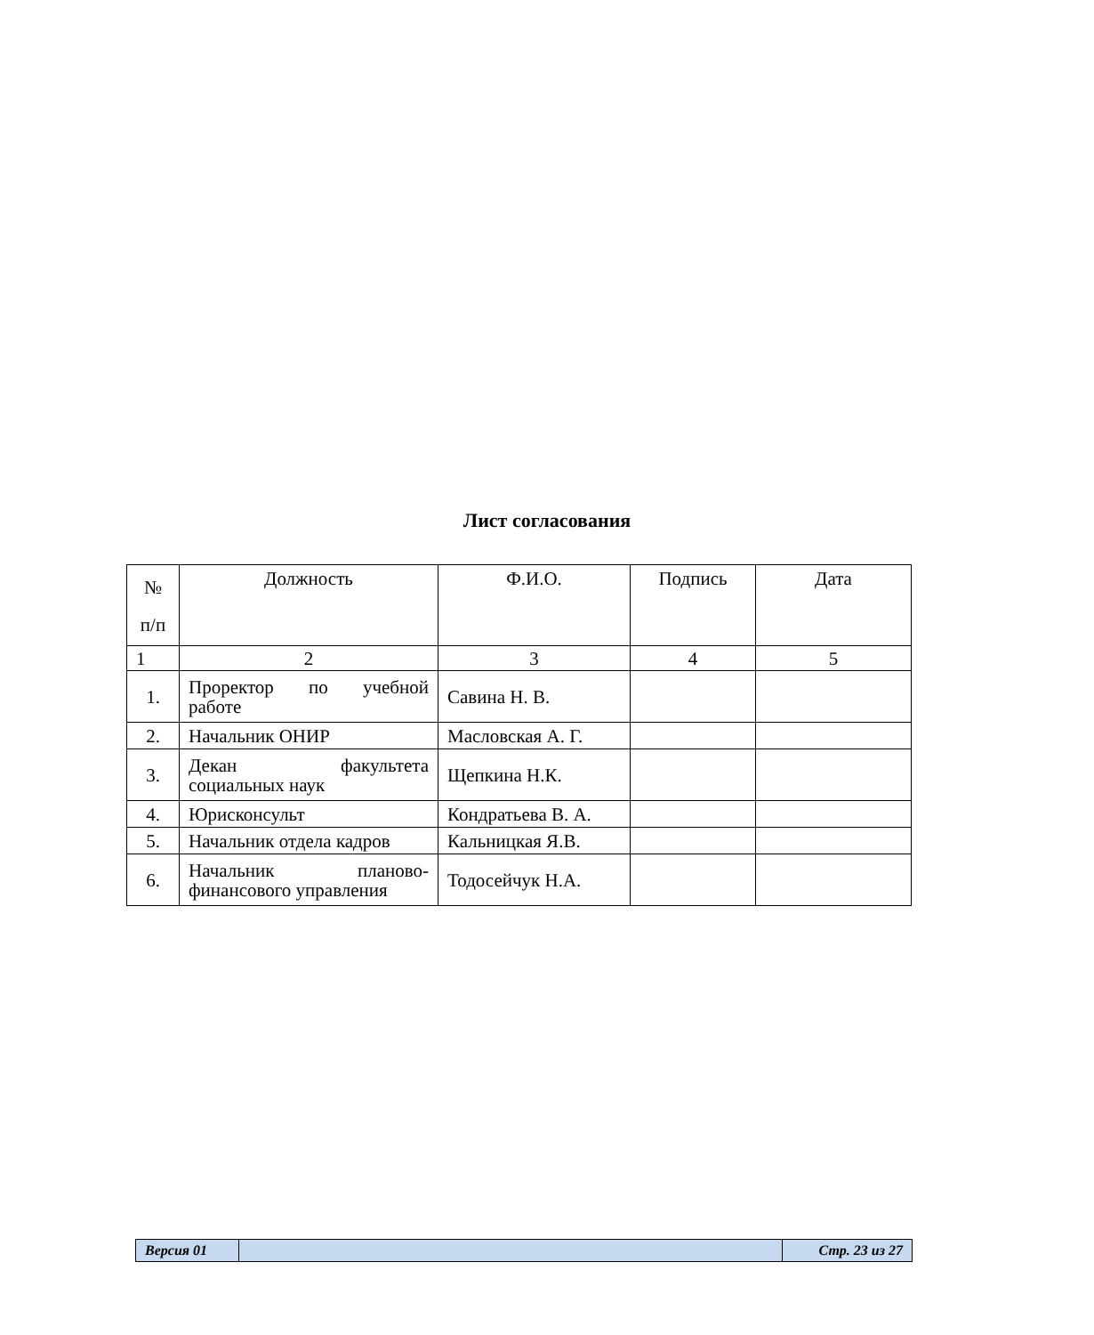Лист согласования
| № п/п | Должность | Ф.И.О. | Подпись | Дата |
| --- | --- | --- | --- | --- |
| 1 | 2 | 3 | 4 | 5 |
| 1. | Проректор по учебной работе | Савина Н. В. | | |
| 2. | Начальник ОНИР | Масловская А. Г. | | |
| 3. | Декан факультета социальных наук | Щепкина Н.К. | | |
| 4. | Юрисконсульт | Кондратьева В. А. | | |
| 5. | Начальник отдела кадров | Кальницкая Я.В. | | |
| 6. | Начальник планово- финансового управления | Тодосейчук Н.А. | | |
| Версия 01 | | Стр. 23 из 27 |